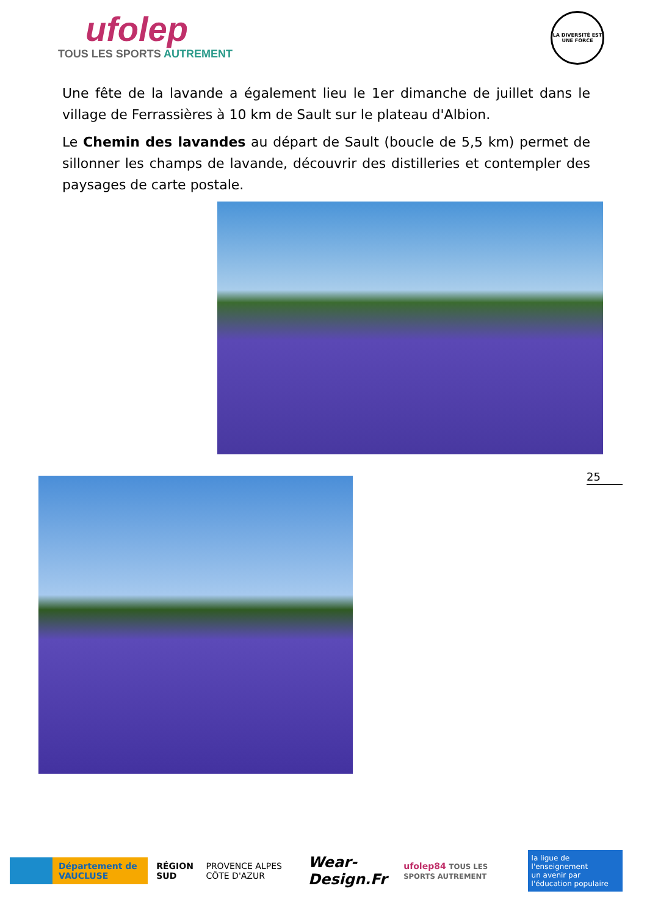ufolep
TOUS LES SPORTS AUTREMENT
LA DIVERSITÉ EST UNE FORCE
Une fête de la lavande a également lieu le 1er dimanche de juillet dans le village de Ferrassières à 10 km de Sault sur le plateau d'Albion.
Le Chemin des lavandes au départ de Sault (boucle de 5,5 km) permet de sillonner les champs de lavande, découvrir des distilleries et contempler des paysages de carte postale.
25
Département de VAUCLUSE
RÉGION SUD PROVENCE ALPES CÔTE D'AZUR
Wear-Design.Fr
ufolep84 TOUS LES SPORTS AUTREMENT
la ligue de l'enseignement
un avenir par l'éducation populaire